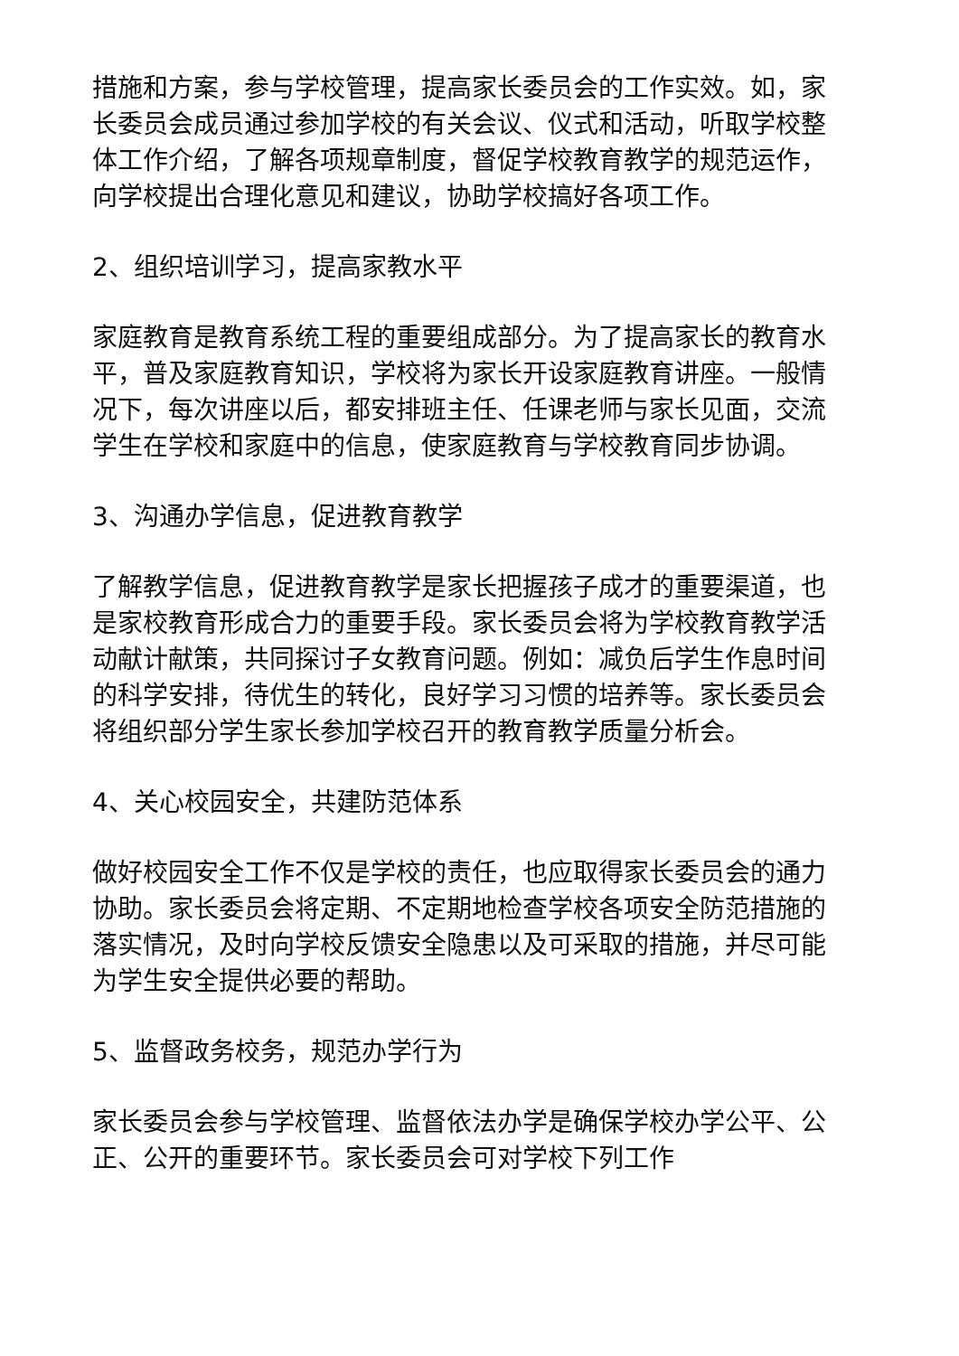措施和方案，参与学校管理，提高家长委员会的工作实效。如，家长委员会成员通过参加学校的有关会议、仪式和活动，听取学校整体工作介绍，了解各项规章制度，督促学校教育教学的规范运作，向学校提出合理化意见和建议，协助学校搞好各项工作。
2、组织培训学习，提高家教水平
家庭教育是教育系统工程的重要组成部分。为了提高家长的教育水平，普及家庭教育知识，学校将为家长开设家庭教育讲座。一般情况下，每次讲座以后，都安排班主任、任课老师与家长见面，交流学生在学校和家庭中的信息，使家庭教育与学校教育同步协调。
3、沟通办学信息，促进教育教学
了解教学信息，促进教育教学是家长把握孩子成才的重要渠道，也是家校教育形成合力的重要手段。家长委员会将为学校教育教学活动献计献策，共同探讨子女教育问题。例如：减负后学生作息时间的科学安排，待优生的转化，良好学习习惯的培养等。家长委员会将组织部分学生家长参加学校召开的教育教学质量分析会。
4、关心校园安全，共建防范体系
做好校园安全工作不仅是学校的责任，也应取得家长委员会的通力协助。家长委员会将定期、不定期地检查学校各项安全防范措施的落实情况，及时向学校反馈安全隐患以及可采取的措施，并尽可能为学生安全提供必要的帮助。
5、监督政务校务，规范办学行为
家长委员会参与学校管理、监督依法办学是确保学校办学公平、公正、公开的重要环节。家长委员会可对学校下列工作